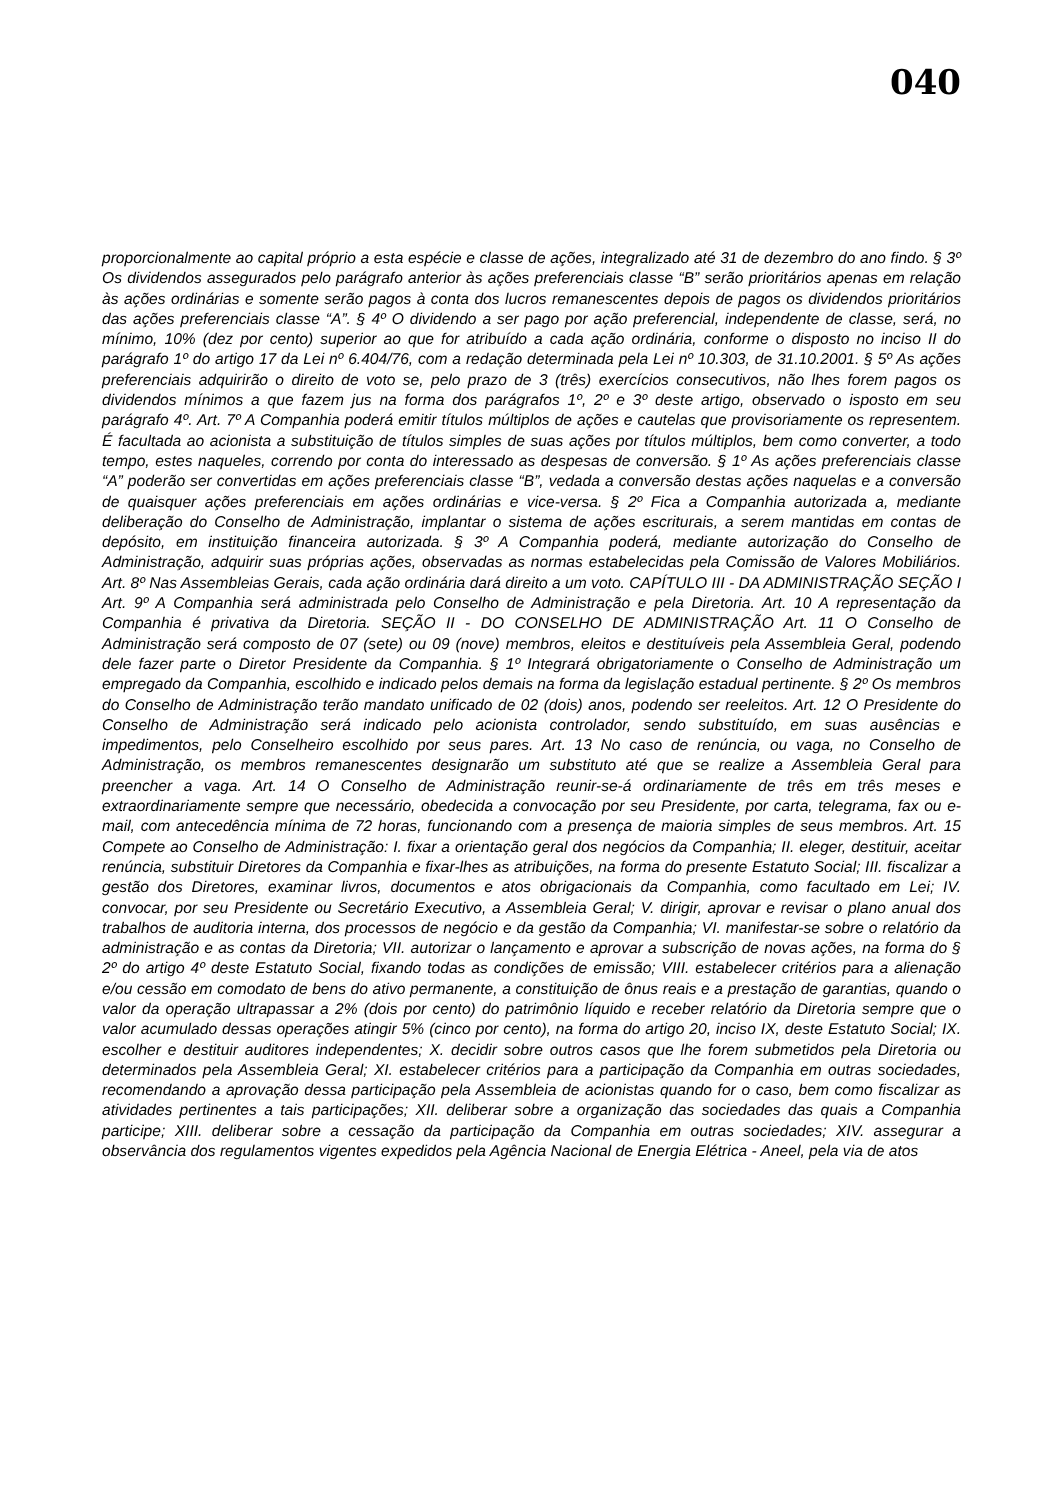040
proporcionalmente ao capital próprio a esta espécie e classe de ações, integralizado até 31 de dezembro do ano findo. § 3º Os dividendos assegurados pelo parágrafo anterior às ações preferenciais classe “B” serão prioritários apenas em relação às ações ordinárias e somente serão pagos à conta dos lucros remanescentes depois de pagos os dividendos prioritários das ações preferenciais classe “A”. § 4º O dividendo a ser pago por ação preferencial, independente de classe, será, no mínimo, 10% (dez por cento) superior ao que for atribuído a cada ação ordinária, conforme o disposto no inciso II do parágrafo 1º do artigo 17 da Lei nº 6.404/76, com a redação determinada pela Lei nº 10.303, de 31.10.2001. § 5º As ações preferenciais adquirirão o direito de voto se, pelo prazo de 3 (três) exercícios consecutivos, não lhes forem pagos os dividendos mínimos a que fazem jus na forma dos parágrafos 1º, 2º e 3º deste artigo, observado o isposto em seu parágrafo 4º. Art. 7º A Companhia poderá emitir títulos múltiplos de ações e cautelas que provisoriamente os representem. É facultada ao acionista a substituição de títulos simples de suas ações por títulos múltiplos, bem como converter, a todo tempo, estes naqueles, correndo por conta do interessado as despesas de conversão. § 1º As ações preferenciais classe “A” poderão ser convertidas em ações preferenciais classe “B”, vedada a conversão destas ações naquelas e a conversão de quaisquer ações preferenciais em ações ordinárias e vice-versa. § 2º Fica a Companhia autorizada a, mediante deliberação do Conselho de Administração, implantar o sistema de ações escriturais, a serem mantidas em contas de depósito, em instituição financeira autorizada. § 3º A Companhia poderá, mediante autorização do Conselho de Administração, adquirir suas próprias ações, observadas as normas estabelecidas pela Comissão de Valores Mobiliários. Art. 8º Nas Assembleias Gerais, cada ação ordinária dará direito a um voto. CAPÍTULO III - DA ADMINISTRAÇÃO SEÇÃO I Art. 9º A Companhia será administrada pelo Conselho de Administração e pela Diretoria. Art. 10 A representação da Companhia é privativa da Diretoria. SEÇÃO II - DO CONSELHO DE ADMINISTRAÇÃO Art. 11 O Conselho de Administração será composto de 07 (sete) ou 09 (nove) membros, eleitos e destituíveis pela Assembleia Geral, podendo dele fazer parte o Diretor Presidente da Companhia. § 1º Integrará obrigatoriamente o Conselho de Administração um empregado da Companhia, escolhido e indicado pelos demais na forma da legislação estadual pertinente. § 2º Os membros do Conselho de Administração terão mandato unificado de 02 (dois) anos, podendo ser reeleitos. Art. 12 O Presidente do Conselho de Administração será indicado pelo acionista controlador, sendo substituído, em suas ausências e impedimentos, pelo Conselheiro escolhido por seus pares. Art. 13 No caso de renúncia, ou vaga, no Conselho de Administração, os membros remanescentes designarão um substituto até que se realize a Assembleia Geral para preencher a vaga. Art. 14 O Conselho de Administração reunir-se-á ordinariamente de três em três meses e extraordinariamente sempre que necessário, obedecida a convocação por seu Presidente, por carta, telegrama, fax ou e-mail, com antecedência mínima de 72 horas, funcionando com a presença de maioria simples de seus membros. Art. 15 Compete ao Conselho de Administração: I. fixar a orientação geral dos negócios da Companhia; II. eleger, destituir, aceitar renúncia, substituir Diretores da Companhia e fixar-lhes as atribuições, na forma do presente Estatuto Social; III. fiscalizar a gestão dos Diretores, examinar livros, documentos e atos obrigacionais da Companhia, como facultado em Lei; IV. convocar, por seu Presidente ou Secretário Executivo, a Assembleia Geral; V. dirigir, aprovar e revisar o plano anual dos trabalhos de auditoria interna, dos processos de negócio e da gestão da Companhia; VI. manifestar-se sobre o relatório da administração e as contas da Diretoria; VII. autorizar o lançamento e aprovar a subscrição de novas ações, na forma do § 2º do artigo 4º deste Estatuto Social, fixando todas as condições de emissão; VIII. estabelecer critérios para a alienação e/ou cessão em comodato de bens do ativo permanente, a constituição de ônus reais e a prestação de garantias, quando o valor da operação ultrapassar a 2% (dois por cento) do patrimônio líquido e receber relatório da Diretoria sempre que o valor acumulado dessas operações atingir 5% (cinco por cento), na forma do artigo 20, inciso IX, deste Estatuto Social; IX. escolher e destituir auditores independentes; X. decidir sobre outros casos que lhe forem submetidos pela Diretoria ou determinados pela Assembleia Geral; XI. estabelecer critérios para a participação da Companhia em outras sociedades, recomendando a aprovação dessa participação pela Assembleia de acionistas quando for o caso, bem como fiscalizar as atividades pertinentes a tais participações; XII. deliberar sobre a organização das sociedades das quais a Companhia participe; XIII. deliberar sobre a cessação da participação da Companhia em outras sociedades; XIV. assegurar a observância dos regulamentos vigentes expedidos pela Agência Nacional de Energia Elétrica - Aneel, pela via de atos